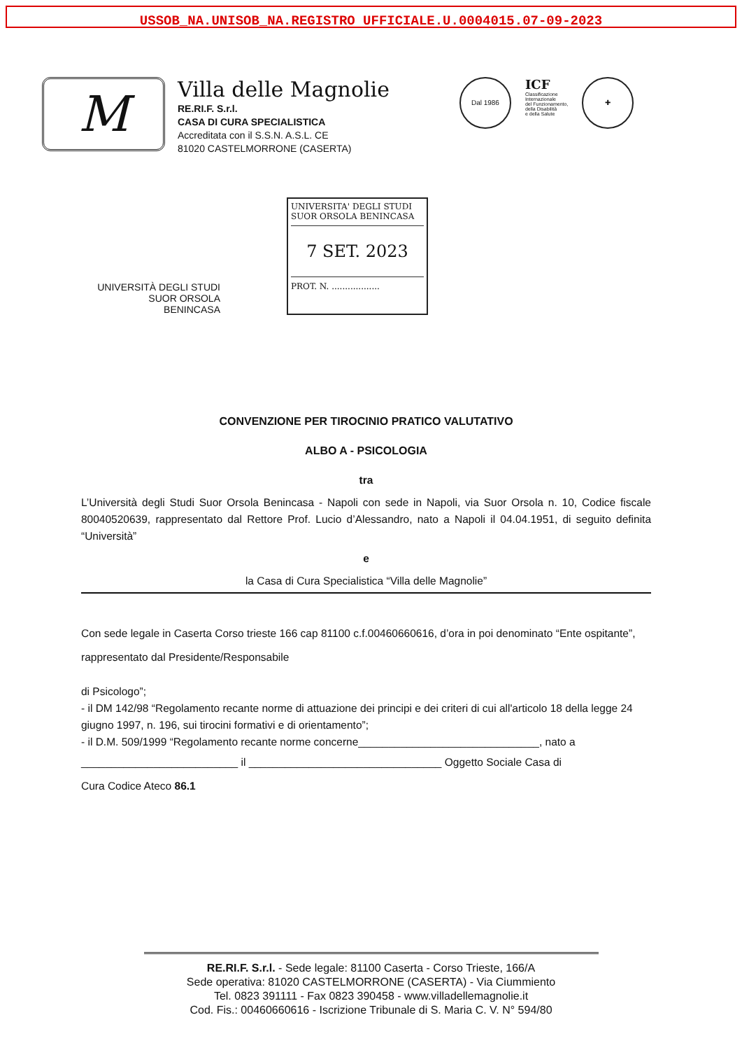USSOB_NA.UNISOB_NA.REGISTRO UFFICIALE.U.0004015.07-09-2023
M
Villa delle Magnolie
RE.RI.F. S.r.l.
CASA DI CURA SPECIALISTICA
Accreditata con il S.S.N. A.S.L. CE
81020 CASTELMORRONE (CASERTA)
Dal 1986
ICF
Classificazione
Internazionale
del Funzionamento,
della Disabilità
e della Salute
✚
UNIVERSITÀ DEGLI STUDI
SUOR ORSOLA
BENINCASA
UNIVERSITA' DEGLI STUDI
SUOR ORSOLA BENINCASA
7 SET. 2023
PROT. N. ..................
CONVENZIONE PER TIROCINIO PRATICO VALUTATIVO
ALBO A - PSICOLOGIA
tra
L’Università degli Studi Suor Orsola Benincasa - Napoli con sede in Napoli, via Suor Orsola n. 10, Codice fiscale 80040520639, rappresentato dal Rettore Prof. Lucio d’Alessandro, nato a Napoli il 04.04.1951, di seguito definita “Università”
e
la Casa di Cura Specialistica “Villa delle Magnolie”
Con sede legale in Caserta Corso trieste 166 cap 81100 c.f.00460660616, d’ora in poi denominato “Ente ospitante”, rappresentato dal Presidente/Responsabile
di Psicologo”;
- il DM 142/98 “Regolamento recante norme di attuazione dei principi e dei criteri di cui all'articolo 18 della legge 24 giugno 1997, n. 196, sui tirocini formativi e di orientamento”;
- il D.M. 509/1999 “Regolamento recante norme concerne______________________________, nato a
__________________________ il ________________________________ Oggetto Sociale Casa di
Cura Codice Ateco 86.1
RE.RI.F. S.r.l. - Sede legale: 81100 Caserta - Corso Trieste, 166/A
Sede operativa: 81020 CASTELMORRONE (CASERTA) - Via Ciummiento
Tel. 0823 391111 - Fax 0823 390458 - www.villadellemagnolie.it
Cod. Fis.: 00460660616 - Iscrizione Tribunale di S. Maria C. V. N° 594/80